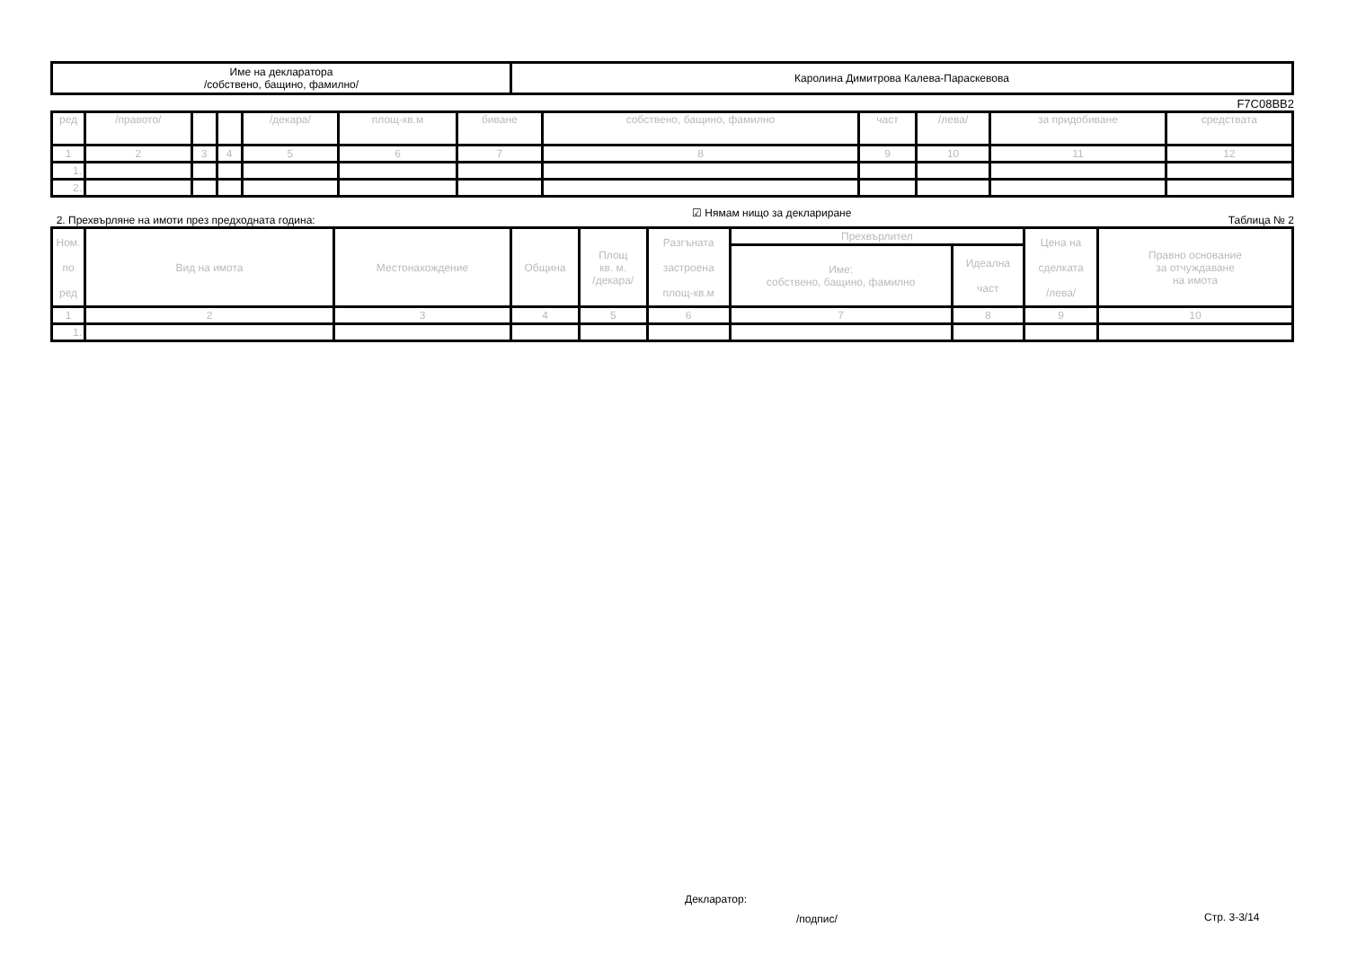| Име на декларатора /собствено, бащино, фамилно/ | Каролина Димитрова Калева-Параскевова |
F7C08BB2
| ред | /правото/ | | | /декара/ | площ-кв.м | биване | собствено, бащино, фамилно | част | /лева/ | за придобиване | средствата |
| 1 | 2 | 3 | 4 | 5 | 6 | 7 | 8 | 9 | 10 | 11 | 12 |
| 1. | | | | | | | | | | | |
| 2. | | | | | | | | | | | |
2. Прехвърляне на имоти през предходната година: ☑ Нямам нищо за деклариране Таблица № 2
| Ном. по ред | Вид на имота | Местонахождение | Община | Площ кв. м. /декара/ | Разгъната застроена площ-кв.м | Прехвърлител | | Цена на сделката /лева/ | Правно основание за отчуждаване на имота |
| | | | | | | Име: собствено, бащино, фамилно | Идеална част | | |
| 1 | 2 | 3 | 4 | 5 | 6 | 7 | 8 | 9 | 10 |
| 1. | | | | | | | | | |
Декларатор:
/подпис/ Стр. 3-3/14